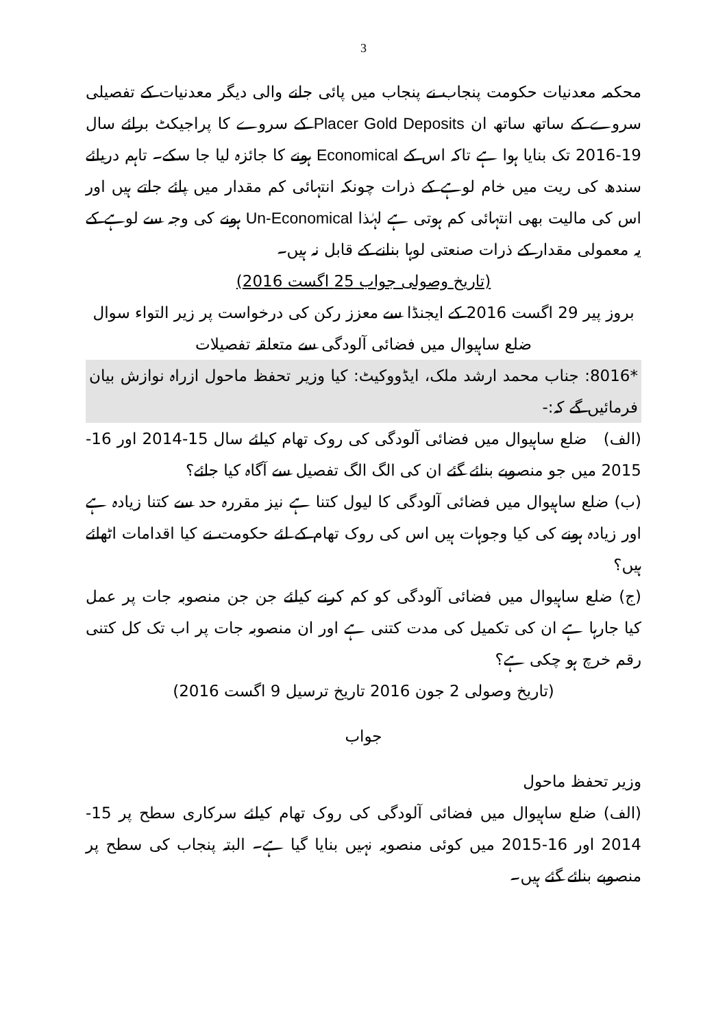3
محکمہ معدنیات حکومت پنجاب نے پنجاب میں پائی جانے والی دیگر معدنیات کے تفصیلی سروے کے ساتھ ساتھ ان Placer Gold Deposits کے سروے کا پراجیکٹ برائے سال 19-2016 تک بنایا ہوا ہے تاکہ اس کے Economical ہونے کا جائزہ لیا جا سکے۔ تاہم دریائے سندھ کی ریت میں خام لوہے کے ذرات چونکہ انتہائی کم مقدار میں پائے جاتے ہیں اور اس کی مالیت بھی انتہائی کم ہوتی ہے لہٰذا Un-Economical ہونے کی وجہ سے لوہے کے یہ معمولی مقدار کے ذرات صنعتی لوہا بنانے کے قابل نہ ہیں۔
(تاریخ وصولی جواب 25 اگست 2016)
بروز پیر 29 اگست 2016 کے ایجنڈا سے معزز رکن کی درخواست پر زیر التواء سوال
ضلع ساہیوال میں فضائی آلودگی سے متعلقہ تفصیلات
*8016: جناب محمد ارشد ملک، ایڈووکیٹ: کیا وزیر تحفظ ماحول ازراہ نوازش بیان فرمائیں گے کہ:-
(الف) ضلع ساہیوال میں فضائی آلودگی کی روک تھام کیلئے سال 15-2014 اور 16-2015 میں جو منصوبے بنائے گئے ان کی الگ الگ تفصیل سے آگاہ کیا جائے؟
(ب) ضلع ساہیوال میں فضائی آلودگی کا لیول کتنا ہے نیز مقررہ حد سے کتنا زیادہ ہے اور زیادہ ہونے کی کیا وجوہات ہیں اس کی روک تھام کے لئے حکومت نے کیا اقدامات اٹھائے ہیں؟
(ج) ضلع ساہیوال میں فضائی آلودگی کو کم کرنے کیلئے جن جن منصوبہ جات پر عمل کیا جارہا ہے ان کی تکمیل کی مدت کتنی ہے اور ان منصوبہ جات پر اب تک کل کتنی رقم خرچ ہو چکی ہے؟
(تاریخ وصولی 2 جون 2016 تاریخ ترسیل 9 اگست 2016)
جواب
وزیر تحفظ ماحول
(الف) ضلع ساہیوال میں فضائی آلودگی کی روک تھام کیلئے سرکاری سطح پر 15-2014 اور 16-2015 میں کوئی منصوبہ نہیں بنایا گیا ہے۔ البتہ پنجاب کی سطح پر منصوبے بنائے گئے ہیں۔